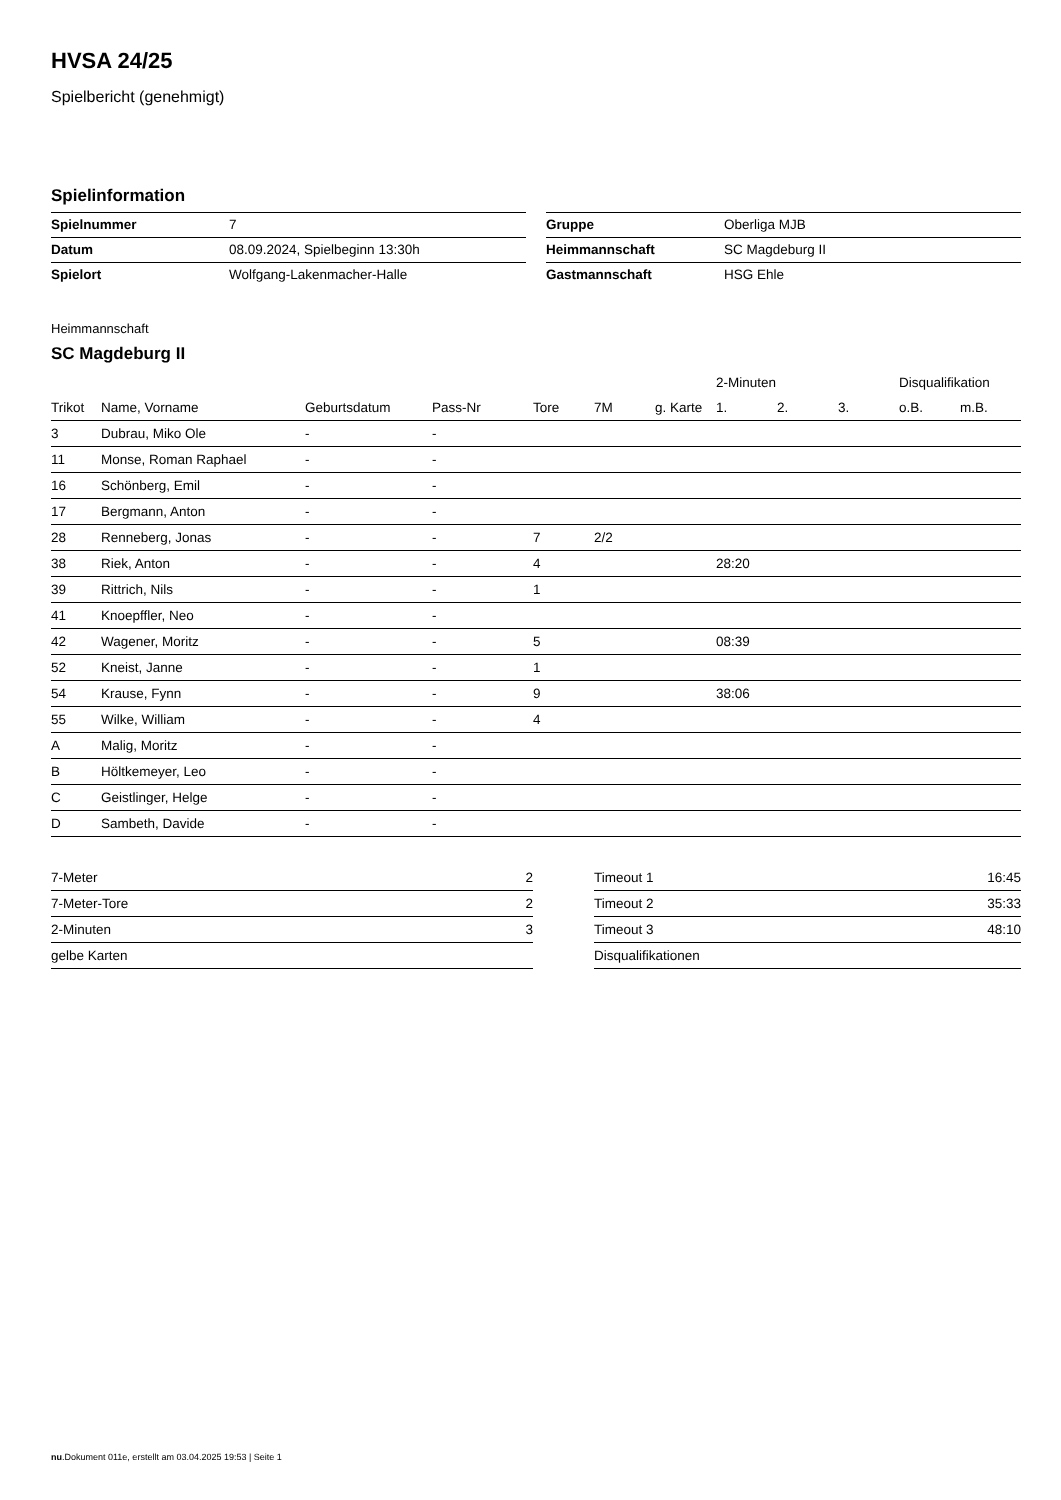HVSA 24/25
Spielbericht (genehmigt)
Spielinformation
| Spielnummer | 7 |
| Datum | 08.09.2024, Spielbeginn 13:30h |
| Spielort | Wolfgang-Lakenmacher-Halle |
| Gruppe | Oberliga MJB |
| Heimmannschaft | SC Magdeburg II |
| Gastmannschaft | HSG Ehle |
Heimmannschaft
SC Magdeburg II
| | | | | | | | 2-Minuten | | | Disqualifikation | |
| --- | --- | --- | --- | --- | --- | --- | --- | --- | --- | --- | --- |
| Trikot | Name, Vorname | Geburtsdatum | Pass-Nr | Tore | 7M | g. Karte | 1. | 2. | 3. | o.B. | m.B. |
| 3 | Dubrau, Miko Ole | - | - | | | | | | | | |
| 11 | Monse, Roman Raphael | - | - | | | | | | | | |
| 16 | Schönberg, Emil | - | - | | | | | | | | |
| 17 | Bergmann, Anton | - | - | | | | | | | | |
| 28 | Renneberg, Jonas | - | - | 7 | 2/2 | | | | | | |
| 38 | Riek, Anton | - | - | 4 | | | 28:20 | | | | |
| 39 | Rittrich, Nils | - | - | 1 | | | | | | | |
| 41 | Knoepffler, Neo | - | - | | | | | | | | |
| 42 | Wagener, Moritz | - | - | 5 | | | 08:39 | | | | |
| 52 | Kneist, Janne | - | - | 1 | | | | | | | |
| 54 | Krause, Fynn | - | - | 9 | | | 38:06 | | | | |
| 55 | Wilke, William | - | - | 4 | | | | | | | |
| A | Malig, Moritz | - | - | | | | | | | | |
| B | Höltkemeyer, Leo | - | - | | | | | | | | |
| C | Geistlinger, Helge | - | - | | | | | | | | |
| D | Sambeth, Davide | - | - | | | | | | | | |
| 7-Meter | 2 |
| 7-Meter-Tore | 2 |
| 2-Minuten | 3 |
| gelbe Karten | |
| Timeout 1 | 16:45 |
| Timeout 2 | 35:33 |
| Timeout 3 | 48:10 |
| Disqualifikationen | |
nu.Dokument 011e, erstellt am 03.04.2025 19:53 | Seite 1